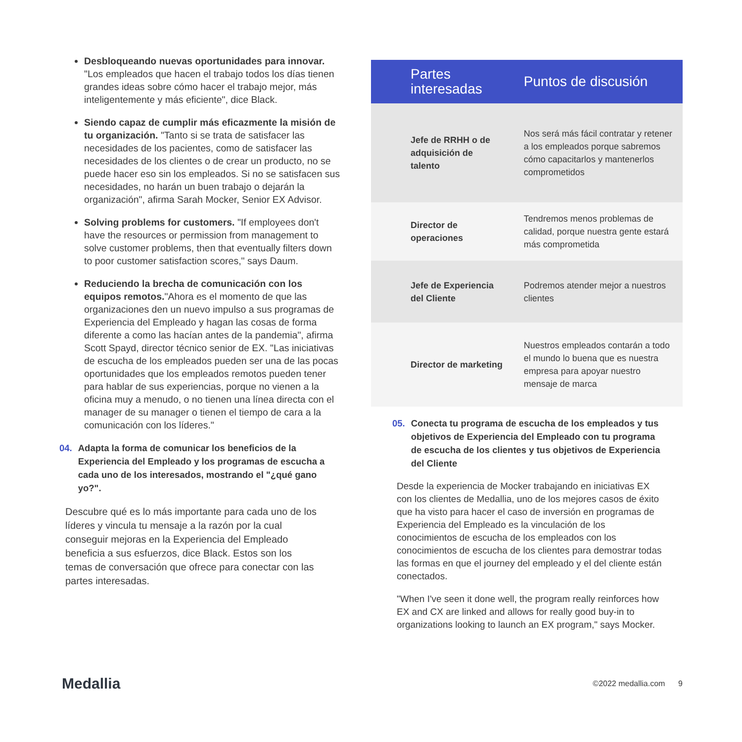Desbloqueando nuevas oportunidades para innovar. "Los empleados que hacen el trabajo todos los días tienen grandes ideas sobre cómo hacer el trabajo mejor, más inteligentemente y más eficiente", dice Black.
Siendo capaz de cumplir más eficazmente la misión de tu organización. "Tanto si se trata de satisfacer las necesidades de los pacientes, como de satisfacer las necesidades de los clientes o de crear un producto, no se puede hacer eso sin los empleados. Si no se satisfacen sus necesidades, no harán un buen trabajo o dejarán la organización", afirma Sarah Mocker, Senior EX Advisor.
Solving problems for customers. "If employees don't have the resources or permission from management to solve customer problems, then that eventually filters down to poor customer satisfaction scores," says Daum.
Reduciendo la brecha de comunicación con los equipos remotos."Ahora es el momento de que las organizaciones den un nuevo impulso a sus programas de Experiencia del Empleado y hagan las cosas de forma diferente a como las hacían antes de la pandemia", afirma Scott Spayd, director técnico senior de EX. "Las iniciativas de escucha de los empleados pueden ser una de las pocas oportunidades que los empleados remotos pueden tener para hablar de sus experiencias, porque no vienen a la oficina muy a menudo, o no tienen una línea directa con el manager de su manager o tienen el tiempo de cara a la comunicación con los líderes."
04. Adapta la forma de comunicar los beneficios de la Experiencia del Empleado y los programas de escucha a cada uno de los interesados, mostrando el "¿qué gano yo?".
Descubre qué es lo más importante para cada uno de los líderes y vincula tu mensaje a la razón por la cual conseguir mejoras en la Experiencia del Empleado beneficia a sus esfuerzos, dice Black. Estos son los temas de conversación que ofrece para conectar con las partes interesadas.
| Partes interesadas | Puntos de discusión |
| --- | --- |
| Jefe de RRHH o de adquisición de talento | Nos será más fácil contratar y retener a los empleados porque sabremos cómo capacitarlos y mantenerlos comprometidos |
| Director de operaciones | Tendremos menos problemas de calidad, porque nuestra gente estará más comprometida |
| Jefe de Experiencia del Cliente | Podremos atender mejor a nuestros clientes |
| Director de marketing | Nuestros empleados contarán a todo el mundo lo buena que es nuestra empresa para apoyar nuestro mensaje de marca |
05. Conecta tu programa de escucha de los empleados y tus objetivos de Experiencia del Empleado con tu programa de escucha de los clientes y tus objetivos de Experiencia del Cliente
Desde la experiencia de Mocker trabajando en iniciativas EX con los clientes de Medallia, uno de los mejores casos de éxito que ha visto para hacer el caso de inversión en programas de Experiencia del Empleado es la vinculación de los conocimientos de escucha de los empleados con los conocimientos de escucha de los clientes para demostrar todas las formas en que el journey del empleado y el del cliente están conectados.
"When I've seen it done well, the program really reinforces how EX and CX are linked and allows for really good buy-in to organizations looking to launch an EX program," says Mocker.
Medallia ©2022 medallia.com 9